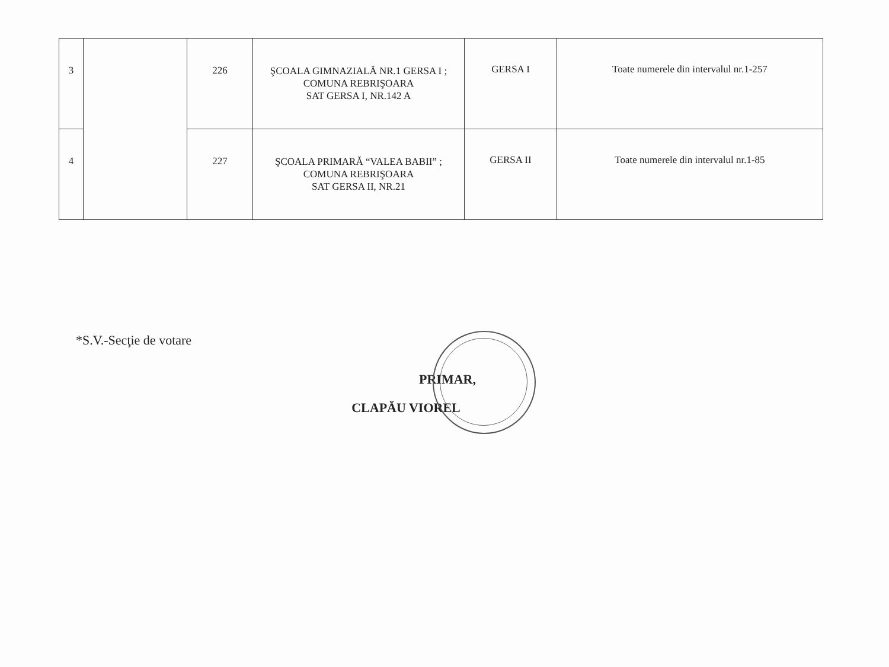| 3 | | 226 | ŞCOALA GIMNAZIALĂ NR.1 GERSA I ; COMUNA REBRIŞOARA SAT GERSA I, NR.142 A | GERSA I | Toate numerele din intervalul nr.1-257 |
| 4 | | 227 | ŞCOALA PRIMARĂ “VALEA BABII” ; COMUNA REBRIŞOARA SAT GERSA II, NR.21 | GERSA II | Toate numerele din intervalul nr.1-85 |
*S.V.-Secţie de votare
PRIMAR,
CLAPĂU VIOREL